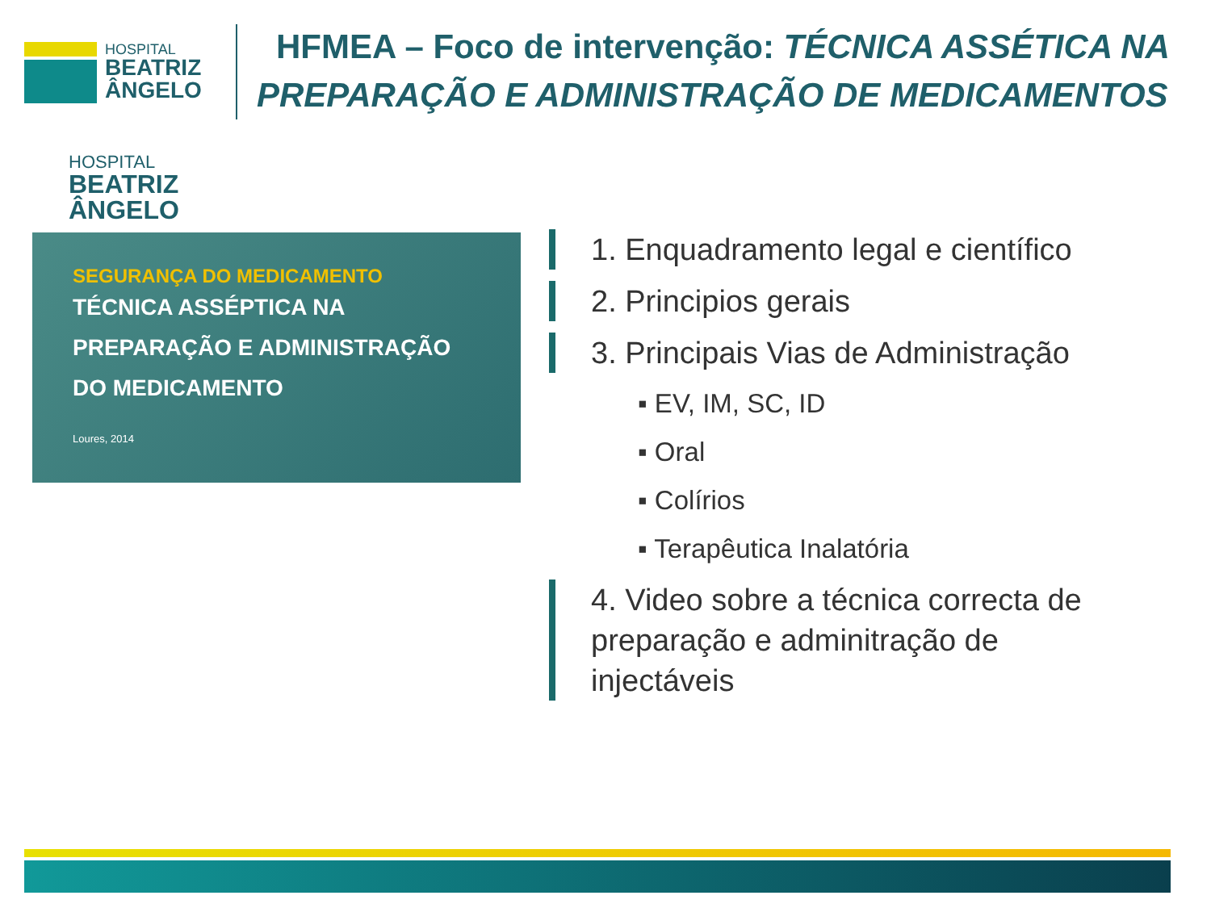HOSPITAL
BEATRIZ
ÂNGELO
HFMEA – Foco de intervenção: TÉCNICA ASSÉTICA NA
PREPARAÇÃO E ADMINISTRAÇÃO DE MEDICAMENTOS
HOSPITAL
BEATRIZ
ÂNGELO
SEGURANÇA DO MEDICAMENTO
TÉCNICA ASSÉPTICA NA
PREPARAÇÃO E ADMINISTRAÇÃO
DO MEDICAMENTO
Loures, 2014
1. Enquadramento legal e científico
2. Principios gerais
3. Principais Vias de Administração
▪ EV, IM, SC, ID
▪ Oral
▪ Colírios
▪ Terapêutica Inalatória
4. Video sobre a técnica correcta de preparação e adminitração de injectáveis